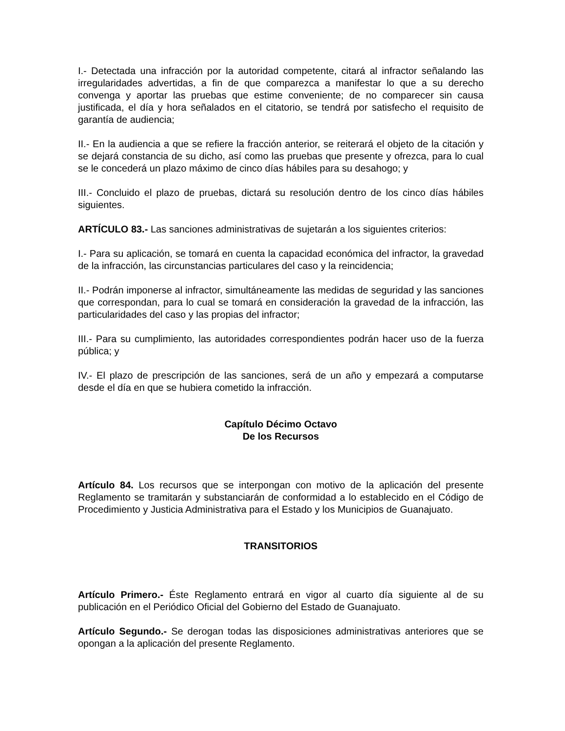I.- Detectada una infracción por la autoridad competente, citará al infractor señalando las irregularidades advertidas, a fin de que comparezca a manifestar lo que a su derecho convenga y aportar las pruebas que estime conveniente; de no comparecer sin causa justificada, el día y hora señalados en el citatorio, se tendrá por satisfecho el requisito de garantía de audiencia;
II.- En la audiencia a que se refiere la fracción anterior, se reiterará el objeto de la citación y se dejará constancia de su dicho, así como las pruebas que presente y ofrezca, para lo cual se le concederá un plazo máximo de cinco días hábiles para su desahogo; y
III.- Concluido el plazo de pruebas, dictará su resolución dentro de los cinco días hábiles siguientes.
ARTÍCULO 83.- Las sanciones administrativas de sujetarán a los siguientes criterios:
I.- Para su aplicación, se tomará en cuenta la capacidad económica del infractor, la gravedad de la infracción, las circunstancias particulares del caso y la reincidencia;
II.- Podrán imponerse al infractor, simultáneamente las medidas de seguridad y las sanciones que correspondan, para lo cual se tomará en consideración la gravedad de la infracción, las particularidades del caso y las propias del infractor;
III.- Para su cumplimiento, las autoridades correspondientes podrán hacer uso de la fuerza pública; y
IV.- El plazo de prescripción de las sanciones, será de un año y empezará a computarse desde el día en que se hubiera cometido la infracción.
Capítulo Décimo Octavo
De los Recursos
Artículo 84. Los recursos que se interpongan con motivo de la aplicación del presente Reglamento se tramitarán y substanciarán de conformidad a lo establecido en el Código de Procedimiento y Justicia Administrativa para el Estado y los Municipios de Guanajuato.
TRANSITORIOS
Artículo Primero.- Éste Reglamento entrará en vigor al cuarto día siguiente al de su publicación en el Periódico Oficial del Gobierno del Estado de Guanajuato.
Artículo Segundo.- Se derogan todas las disposiciones administrativas anteriores que se opongan a la aplicación del presente Reglamento.